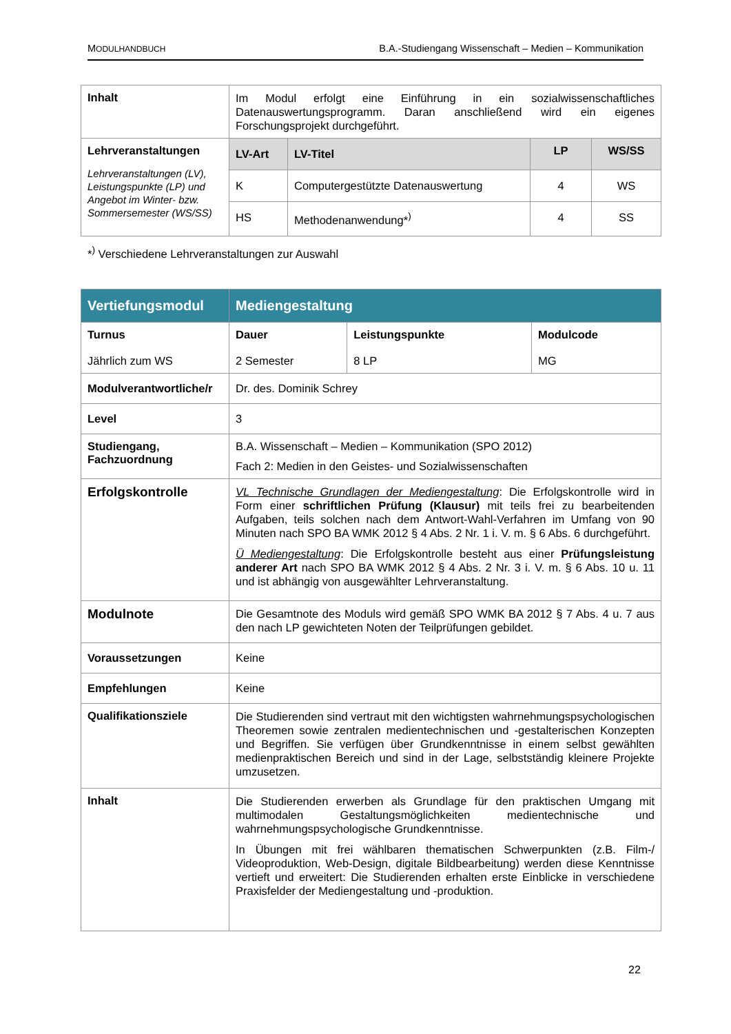MODULHANDBUCH B.A.-Studiengang Wissenschaft – Medien – Kommunikation
| Inhalt | Im Modul erfolgt eine Einführung in ein sozialwissenschaftliches Datenauswertungsprogramm. Daran anschließend wird ein eigenes Forschungsprojekt durchgeführt. | | | |
| Lehrveranstaltungen Lehrveranstaltungen (LV), Leistungspunkte (LP) und Angebot im Winter- bzw. Sommersemester (WS/SS) | LV-Art | LV-Titel | LP | WS/SS |
| | K | Computergestützte Datenauswertung | 4 | WS |
| | HS | Methodenanwendung*<sup>)</sup> | 4 | SS |
*<sup>)</sup> Verschiedene Lehrveranstaltungen zur Auswahl
| Vertiefungsmodul | Mediengestaltung | | |
| Turnus Jährlich zum WS | Dauer 2 Semester | Leistungspunkte 8 LP | Modulcode MG |
| Modulverantwortliche/r | Dr. des. Dominik Schrey | | |
| Level | 3 | | |
| Studiengang, Fachzuordnung | B.A. Wissenschaft – Medien – Kommunikation (SPO 2012) Fach 2: Medien in den Geistes- und Sozialwissenschaften | | |
| Erfolgskontrolle | VL Technische Grundlagen der Mediengestaltung : Die Erfolgskontrolle wird in Form einer schriftlichen Prüfung (Klausur) mit teils frei zu bearbeitenden Aufgaben, teils solchen nach dem Antwort-Wahl-Verfahren im Umfang von 90 Minuten nach SPO BA WMK 2012 § 4 Abs. 2 Nr. 1 i. V. m. § 6 Abs. 6 durchgeführt. Ü Mediengestaltung : Die Erfolgskontrolle besteht aus einer Prüfungsleistung anderer Art nach SPO BA WMK 2012 § 4 Abs. 2 Nr. 3 i. V. m. § 6 Abs. 10 u. 11 und ist abhängig von ausgewählter Lehrveranstaltung. | | |
| Modulnote | Die Gesamtnote des Moduls wird gemäß SPO WMK BA 2012 § 7 Abs. 4 u. 7 aus den nach LP gewichteten Noten der Teilprüfungen gebildet. | | |
| Voraussetzungen | Keine | | |
| Empfehlungen | Keine | | |
| Qualifikationsziele | Die Studierenden sind vertraut mit den wichtigsten wahrnehmungspsychologischen Theoremen sowie zentralen medientechnischen und -gestalterischen Konzepten und Begriffen. Sie verfügen über Grundkenntnisse in einem selbst gewählten medienpraktischen Bereich und sind in der Lage, selbstständig kleinere Projekte umzusetzen. | | |
| Inhalt | Die Studierenden erwerben als Grundlage für den praktischen Umgang mit multimodalen Gestaltungsmöglichkeiten medientechnische und wahrnehmungspsychologische Grundkenntnisse. In Übungen mit frei wählbaren thematischen Schwerpunkten (z.B. Film-/ Videoproduktion, Web-Design, digitale Bildbearbeitung) werden diese Kenntnisse vertieft und erweitert: Die Studierenden erhalten erste Einblicke in verschiedene Praxisfelder der Mediengestaltung und -produktion. | | |
22